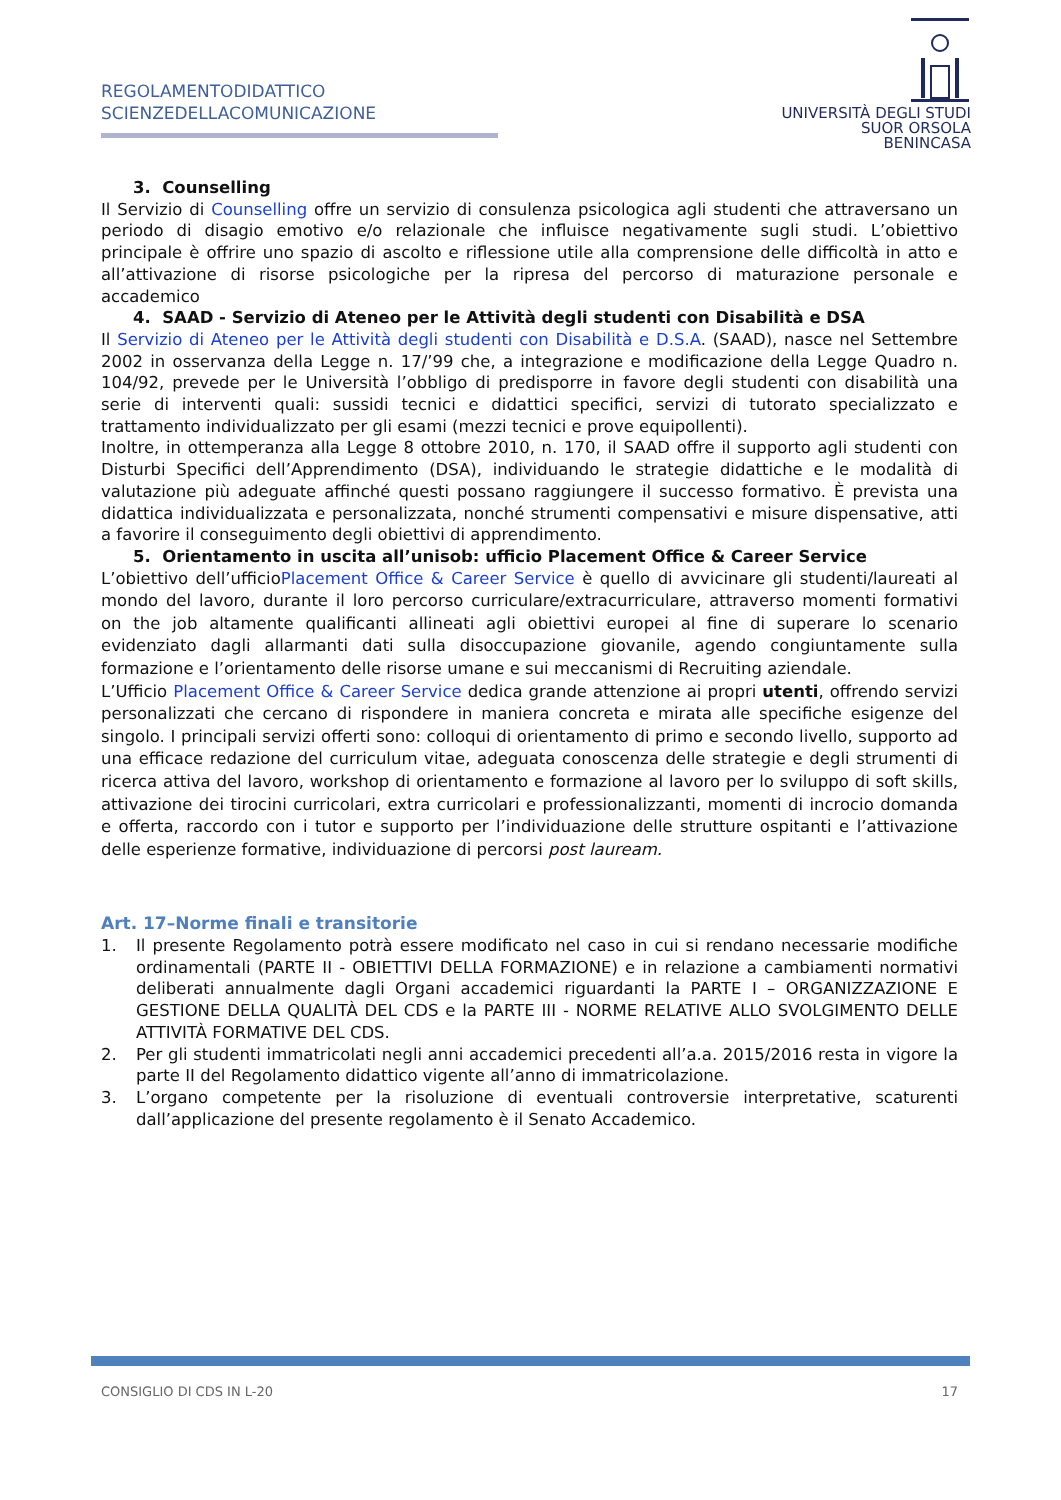REGOLAMENTODIDATTICO
SCIENZEDELLACOMUNICAZIONE
UNIVERSITÀ DEGLI STUDI
SUOR ORSOLA
BENINCASA
3. Counselling
Il Servizio di Counselling offre un servizio di consulenza psicologica agli studenti che attraversano un periodo di disagio emotivo e/o relazionale che influisce negativamente sugli studi. L’obiettivo principale è offrire uno spazio di ascolto e riflessione utile alla comprensione delle difficoltà in atto e all’attivazione di risorse psicologiche per la ripresa del percorso di maturazione personale e accademico
4. SAAD - Servizio di Ateneo per le Attività degli studenti con Disabilità e DSA
Il Servizio di Ateneo per le Attività degli studenti con Disabilità e D.S.A. (SAAD), nasce nel Settembre 2002 in osservanza della Legge n. 17/’99 che, a integrazione e modificazione della Legge Quadro n. 104/92, prevede per le Università l’obbligo di predisporre in favore degli studenti con disabilità una serie di interventi quali: sussidi tecnici e didattici specifici, servizi di tutorato specializzato e trattamento individualizzato per gli esami (mezzi tecnici e prove equipollenti).
Inoltre, in ottemperanza alla Legge 8 ottobre 2010, n. 170, il SAAD offre il supporto agli studenti con Disturbi Specifici dell’Apprendimento (DSA), individuando le strategie didattiche e le modalità di valutazione più adeguate affinché questi possano raggiungere il successo formativo. È prevista una didattica individualizzata e personalizzata, nonché strumenti compensativi e misure dispensative, atti a favorire il conseguimento degli obiettivi di apprendimento.
5. Orientamento in uscita all’unisob: ufficio Placement Office & Career Service
L’obiettivo dell’ufficioPlacement Office & Career Service è quello di avvicinare gli studenti/laureati al mondo del lavoro, durante il loro percorso curriculare/extracurriculare, attraverso momenti formativi on the job altamente qualificanti allineati agli obiettivi europei al fine di superare lo scenario evidenziato dagli allarmanti dati sulla disoccupazione giovanile, agendo congiuntamente sulla formazione e l’orientamento delle risorse umane e sui meccanismi di Recruiting aziendale.
L’Ufficio Placement Office & Career Service dedica grande attenzione ai propri utenti, offrendo servizi personalizzati che cercano di rispondere in maniera concreta e mirata alle specifiche esigenze del singolo. I principali servizi offerti sono: colloqui di orientamento di primo e secondo livello, supporto ad una efficace redazione del curriculum vitae, adeguata conoscenza delle strategie e degli strumenti di ricerca attiva del lavoro, workshop di orientamento e formazione al lavoro per lo sviluppo di soft skills, attivazione dei tirocini curricolari, extra curricolari e professionalizzanti, momenti di incrocio domanda e offerta, raccordo con i tutor e supporto per l’individuazione delle strutture ospitanti e l’attivazione delle esperienze formative, individuazione di percorsi post lauream.
Art. 17–Norme finali e transitorie
1. Il presente Regolamento potrà essere modificato nel caso in cui si rendano necessarie modifiche ordinamentali (PARTE II - OBIETTIVI DELLA FORMAZIONE) e in relazione a cambiamenti normativi deliberati annualmente dagli Organi accademici riguardanti la PARTE I – ORGANIZZAZIONE E GESTIONE DELLA QUALITÀ DEL CDS e la PARTE III - NORME RELATIVE ALLO SVOLGIMENTO DELLE ATTIVITÀ FORMATIVE DEL CDS.
2. Per gli studenti immatricolati negli anni accademici precedenti all’a.a. 2015/2016 resta in vigore la parte II del Regolamento didattico vigente all’anno di immatricolazione.
3. L’organo competente per la risoluzione di eventuali controversie interpretative, scaturenti dall’applicazione del presente regolamento è il Senato Accademico.
CONSIGLIO DI CDS IN L-20 17